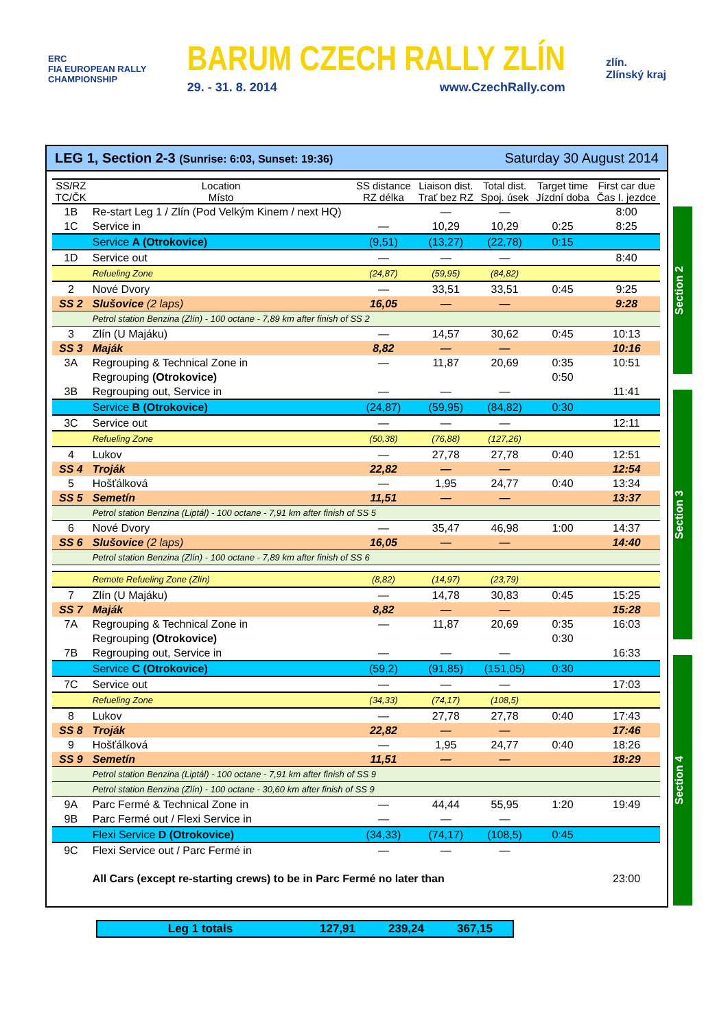ERC
FIA EUROPEAN RALLY
CHAMPIONSHIP
BARUM CZECH RALLY ZLÍN
29. - 31. 8. 2014 www.CzechRally.com
zlín.
Zlínský kraj
LEG 1, Section 2-3 (Sunrise: 6:03, Sunset: 19:36) Saturday 30 August 2014
| SS/RZ TC/ČK | Location Místo | SS distance RZ délka | Liaison dist. Trať bez RZ | Total dist. Spoj. úsek | Target time Jízdní doba | First car due Čas I. jezdce |
| --- | --- | --- | --- | --- | --- | --- |
| 1B | Re-start Leg 1 / Zlín (Pod Velkým Kinem / next HQ) | | — | — | | 8:00 |
| 1C | Service in | — | 10,29 | 10,29 | 0:25 | 8:25 |
| | Service A (Otrokovice) | (9,51) | (13,27) | (22,78) | 0:15 | |
| 1D | Service out | — | — | — | | 8:40 |
| | Refueling Zone | (24,87) | (59,95) | (84,82) | | |
| 2 | Nové Dvory | — | 33,51 | 33,51 | 0:45 | 9:25 |
| SS 2 | Slušovice (2 laps) | 16,05 | — | — | | 9:28 |
| | Petrol station Benzina (Zlín) - 100 octane - 7,89 km after finish of SS 2 | | | | | |
| 3 | Zlín (U Majáku) | — | 14,57 | 30,62 | 0:45 | 10:13 |
| SS 3 | Maják | 8,82 | — | — | | 10:16 |
| 3A | Regrouping & Technical Zone in | — | 11,87 | 20,69 | 0:35 | 10:51 |
| | Regrouping (Otrokovice) | | | | 0:50 | |
| 3B | Regrouping out, Service in | — | — | — | | 11:41 |
| | Service B (Otrokovice) | (24,87) | (59,95) | (84,82) | 0:30 | |
| 3C | Service out | — | — | — | | 12:11 |
| | Refueling Zone | (50,38) | (76,88) | (127,26) | | |
| 4 | Lukov | — | 27,78 | 27,78 | 0:40 | 12:51 |
| SS 4 | Troják | 22,82 | — | — | | 12:54 |
| 5 | Hošťálková | — | 1,95 | 24,77 | 0:40 | 13:34 |
| SS 5 | Semetín | 11,51 | — | — | | 13:37 |
| | Petrol station Benzina (Liptál) - 100 octane - 7,91 km after finish of SS 5 | | | | | |
| 6 | Nové Dvory | — | 35,47 | 46,98 | 1:00 | 14:37 |
| SS 6 | Slušovice (2 laps) | 16,05 | — | — | | 14:40 |
| | Petrol station Benzina (Zlín) - 100 octane - 7,89 km after finish of SS 6 | | | | | |
| | Remote Refueling Zone (Zlín) | (8,82) | (14,97) | (23,79) | | |
| 7 | Zlín (U Majáku) | — | 14,78 | 30,83 | 0:45 | 15:25 |
| SS 7 | Maják | 8,82 | — | — | | 15:28 |
| 7A | Regrouping & Technical Zone in | — | 11,87 | 20,69 | 0:35 | 16:03 |
| | Regrouping (Otrokovice) | | | | 0:30 | |
| 7B | Regrouping out, Service in | — | — | — | | 16:33 |
| | Service C (Otrokovice) | (59,2) | (91,85) | (151,05) | 0:30 | |
| 7C | Service out | — | — | — | | 17:03 |
| | Refueling Zone | (34,33) | (74,17) | (108,5) | | |
| 8 | Lukov | — | 27,78 | 27,78 | 0:40 | 17:43 |
| SS 8 | Troják | 22,82 | — | — | | 17:46 |
| 9 | Hošťálková | — | 1,95 | 24,77 | 0:40 | 18:26 |
| SS 9 | Semetín | 11,51 | — | — | | 18:29 |
| | Petrol station Benzina (Liptál) - 100 octane - 7,91 km after finish of SS 9 | | | | | |
| | Petrol station Benzina (Zlín) - 100 octane - 30,60 km after finish of SS 9 | | | | | |
| 9A | Parc Fermé & Technical Zone in | — | 44,44 | 55,95 | 1:20 | 19:49 |
| 9B | Parc Fermé out / Flexi Service in | — | — | — | | |
| | Flexi Service D (Otrokovice) | (34,33) | (74,17) | (108,5) | 0:45 | |
| 9C | Flexi Service out / Parc Fermé in | — | — | — | | |
| | All Cars (except re-starting crews) to be in Parc Fermé no later than | | | | | 23:00 |
Section 2
Section 3
Section 4
Leg 1 totals 127,91 239,24 367,15